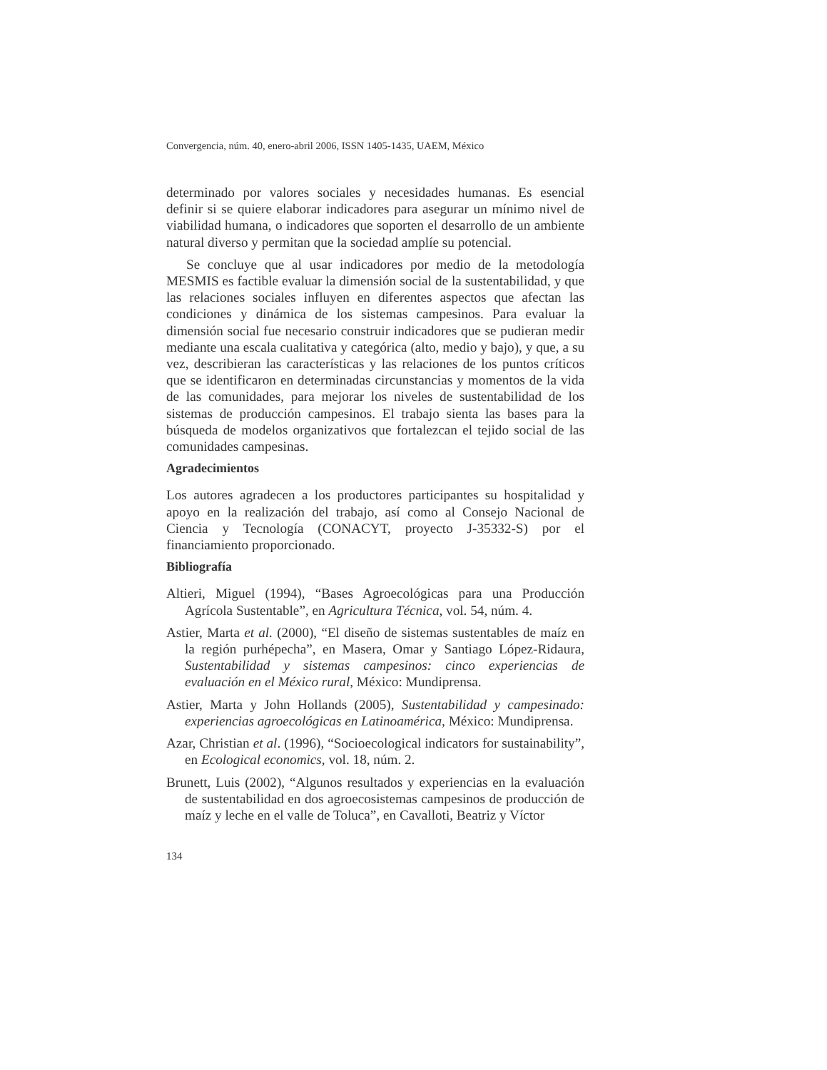Convergencia, núm. 40, enero-abril 2006, ISSN 1405-1435, UAEM, México
determinado por valores sociales y necesidades humanas. Es esencial definir si se quiere elaborar indicadores para asegurar un mínimo nivel de viabilidad humana, o indicadores que soporten el desarrollo de un ambiente natural diverso y permitan que la sociedad amplíe su potencial.
Se concluye que al usar indicadores por medio de la metodología MESMIS es factible evaluar la dimensión social de la sustentabilidad, y que las relaciones sociales influyen en diferentes aspectos que afectan las condiciones y dinámica de los sistemas campesinos. Para evaluar la dimensión social fue necesario construir indicadores que se pudieran medir mediante una escala cualitativa y categórica (alto, medio y bajo), y que, a su vez, describieran las características y las relaciones de los puntos críticos que se identificaron en determinadas circunstancias y momentos de la vida de las comunidades, para mejorar los niveles de sustentabilidad de los sistemas de producción campesinos. El trabajo sienta las bases para la búsqueda de modelos organizativos que fortalezcan el tejido social de las comunidades campesinas.
Agradecimientos
Los autores agradecen a los productores participantes su hospitalidad y apoyo en la realización del trabajo, así como al Consejo Nacional de Ciencia y Tecnología (CONACYT, proyecto J-35332-S) por el financiamiento proporcionado.
Bibliografía
Altieri, Miguel (1994), “Bases Agroecológicas para una Producción Agrícola Sustentable”, en Agricultura Técnica, vol. 54, núm. 4.
Astier, Marta et al. (2000), “El diseño de sistemas sustentables de maíz en la región purhépecha”, en Masera, Omar y Santiago López-Ridaura, Sustentabilidad y sistemas campesinos: cinco experiencias de evaluación en el México rural, México: Mundiprensa.
Astier, Marta y John Hollands (2005), Sustentabilidad y campesinado: experiencias agroecológicas en Latinoamérica, México: Mundiprensa.
Azar, Christian et al. (1996), “Socioecological indicators for sustainability”, en Ecological economics, vol. 18, núm. 2.
Brunett, Luis (2002), “Algunos resultados y experiencias en la evaluación de sustentabilidad en dos agroecosistemas campesinos de producción de maíz y leche en el valle de Toluca”, en Cavalloti, Beatriz y Víctor
134